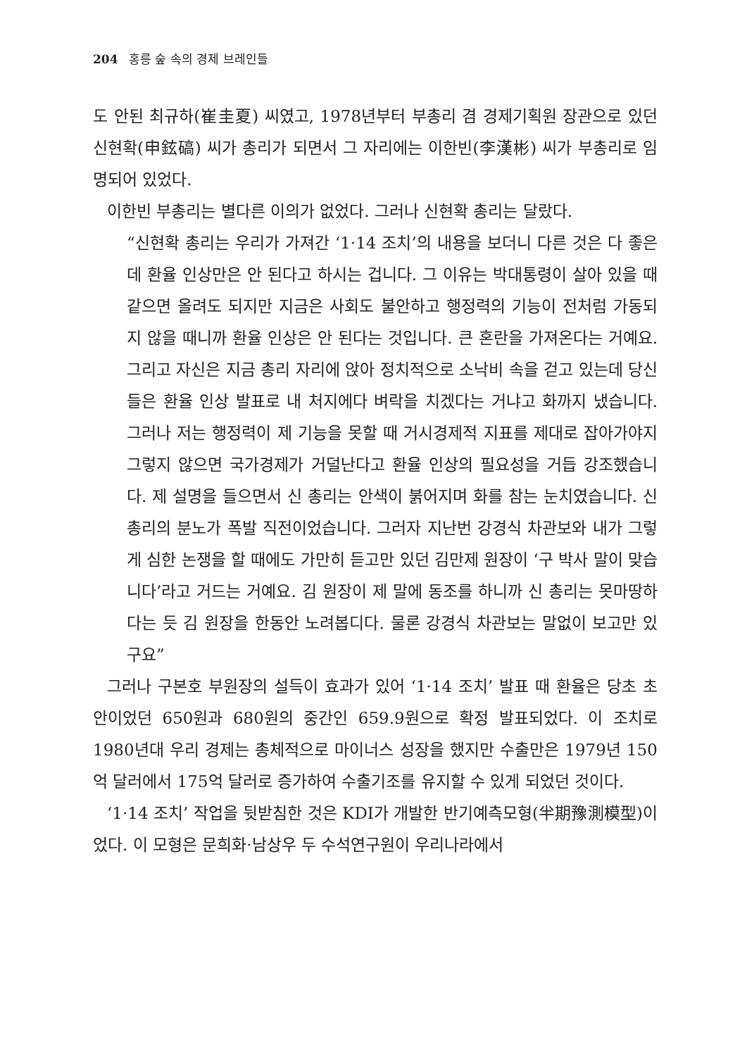204 홍릉 숲 속의 경제 브레인들
도 안된 최규하(崔圭夏) 씨였고, 1978년부터 부총리 겸 경제기획원 장관으로 있던 신현확(申鉉碻) 씨가 총리가 되면서 그 자리에는 이한빈(李漢彬) 씨가 부총리로 임명되어 있었다.
이한빈 부총리는 별다른 이의가 없었다. 그러나 신현확 총리는 달랐다.
“신현확 총리는 우리가 가져간 ‘1·14 조치’의 내용을 보더니 다른 것은 다 좋은데 환율 인상만은 안 된다고 하시는 겁니다. 그 이유는 박대통령이 살아 있을 때 같으면 올려도 되지만 지금은 사회도 불안하고 행정력의 기능이 전처럼 가동되지 않을 때니까 환율 인상은 안 된다는 것입니다. 큰 혼란을 가져온다는 거예요. 그리고 자신은 지금 총리 자리에 앉아 정치적으로 소낙비 속을 걷고 있는데 당신들은 환율 인상 발표로 내 처지에다 벼락을 치겠다는 거냐고 화까지 냈습니다. 그러나 저는 행정력이 제 기능을 못할 때 거시경제적 지표를 제대로 잡아가야지 그렇지 않으면 국가경제가 거덜난다고 환율 인상의 필요성을 거듭 강조했습니다. 제 설명을 들으면서 신 총리는 안색이 붉어지며 화를 참는 눈치였습니다. 신 총리의 분노가 폭발 직전이었습니다. 그러자 지난번 강경식 차관보와 내가 그렇게 심한 논쟁을 할 때에도 가만히 듣고만 있던 김만제 원장이 ‘구 박사 말이 맞습니다’라고 거드는 거예요. 김 원장이 제 말에 동조를 하니까 신 총리는 못마땅하다는 듯 김 원장을 한동안 노려봅디다. 물론 강경식 차관보는 말없이 보고만 있구요”
그러나 구본호 부원장의 설득이 효과가 있어 ‘1·14 조치’ 발표 때 환율은 당초 초안이었던 650원과 680원의 중간인 659.9원으로 확정 발표되었다. 이 조치로 1980년대 우리 경제는 총체적으로 마이너스 성장을 했지만 수출만은 1979년 150억 달러에서 175억 달러로 증가하여 수출기조를 유지할 수 있게 되었던 것이다.
‘1·14 조치’ 작업을 뒷받침한 것은 KDI가 개발한 반기예측모형(半期豫測模型)이었다. 이 모형은 문희화·남상우 두 수석연구원이 우리나라에서